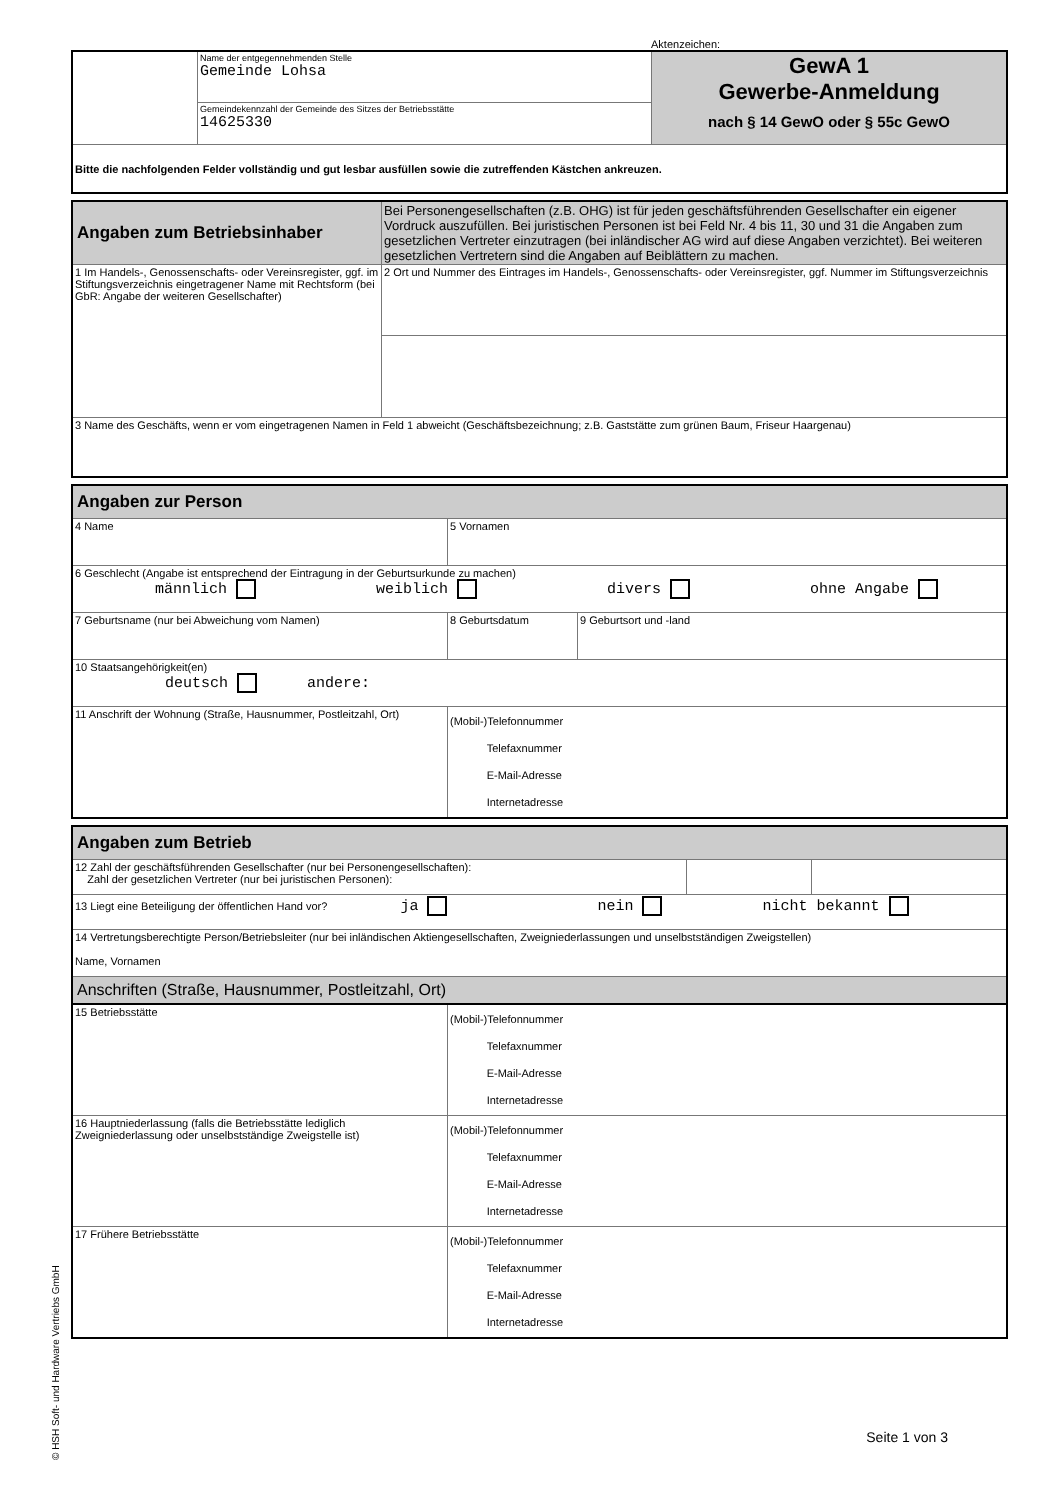Aktenzeichen:
| | Name der entgegennehmenden Stelle Gemeinde Lohsa | GewA 1 Gewerbe-Anmeldung nach § 14 GewO oder § 55c GewO |
| | Gemeindekennzahl der Gemeinde des Sitzes der Betriebsstätte 14625330 | |
| Bitte die nachfolgenden Felder vollständig und gut lesbar ausfüllen sowie die zutreffenden Kästchen ankreuzen. | | |
| Angaben zum Betriebsinhaber | Bei Personengesellschaften (z.B. OHG) ist für jeden geschäftsführenden Gesellschafter ein eigener Vordruck auszufüllen. Bei juristischen Personen ist bei Feld Nr. 4 bis 11, 30 und 31 die Angaben zum gesetzlichen Vertreter einzutragen (bei inländischer AG wird auf diese Angaben verzichtet). Bei weiteren gesetzlichen Vertretern sind die Angaben auf Beiblättern zu machen. |
| 1 Im Handels-, Genossenschafts- oder Vereinsregister, ggf. im Stiftungsverzeichnis eingetragener Name mit Rechtsform (bei GbR: Angabe der weiteren Gesellschafter) | 2 Ort und Nummer des Eintrages im Handels-, Genossenschafts- oder Vereinsregister, ggf. Nummer im Stiftungsverzeichnis |
| 3 Name des Geschäfts, wenn er vom eingetragenen Namen in Feld 1 abweicht (Geschäftsbezeichnung; z.B. Gaststätte zum grünen Baum, Friseur Haargenau) | |
| Angaben zur Person | | |
| 4 Name | 5 Vornamen | |
| 6 Geschlecht (Angabe ist entsprechend der Eintragung in der Geburtsurkunde zu machen) männlich weiblich divers ohne Angabe | | |
| 7 Geburtsname (nur bei Abweichung vom Namen) | 8 Geburtsdatum | 9 Geburtsort und -land |
| 10 Staatsangehörigkeit(en) deutsch andere: | | |
| 11 Anschrift der Wohnung (Straße, Hausnummer, Postleitzahl, Ort) | (Mobil-)Telefonnummer Telefaxnummer E-Mail-Adresse Internetadresse | |
| Angaben zum Betrieb | | |
| 12 Zahl der geschäftsführenden Gesellschafter (nur bei Personengesellschaften): Zahl der gesetzlichen Vertreter (nur bei juristischen Personen): | | |
| 13 Liegt eine Beteiligung der öffentlichen Hand vor? ja nein nicht bekannt | | |
| 14 Vertretungsberechtigte Person/Betriebsleiter (nur bei inländischen Aktiengesellschaften, Zweigniederlassungen und unselbstständigen Zweigstellen) Name, Vornamen | | |
| Anschriften (Straße, Hausnummer, Postleitzahl, Ort) | | |
| 15 Betriebsstätte | (Mobil-)Telefonnummer Telefaxnummer E-Mail-Adresse Internetadresse |
| 16 Hauptniederlassung (falls die Betriebsstätte lediglich Zweigniederlassung oder unselbstständige Zweigstelle ist) | (Mobil-)Telefonnummer Telefaxnummer E-Mail-Adresse Internetadresse |
| 17 Frühere Betriebsstätte | (Mobil-)Telefonnummer Telefaxnummer E-Mail-Adresse Internetadresse |
Seite 1 von 3
© HSH Soft- und Hardware Vertriebs GmbH